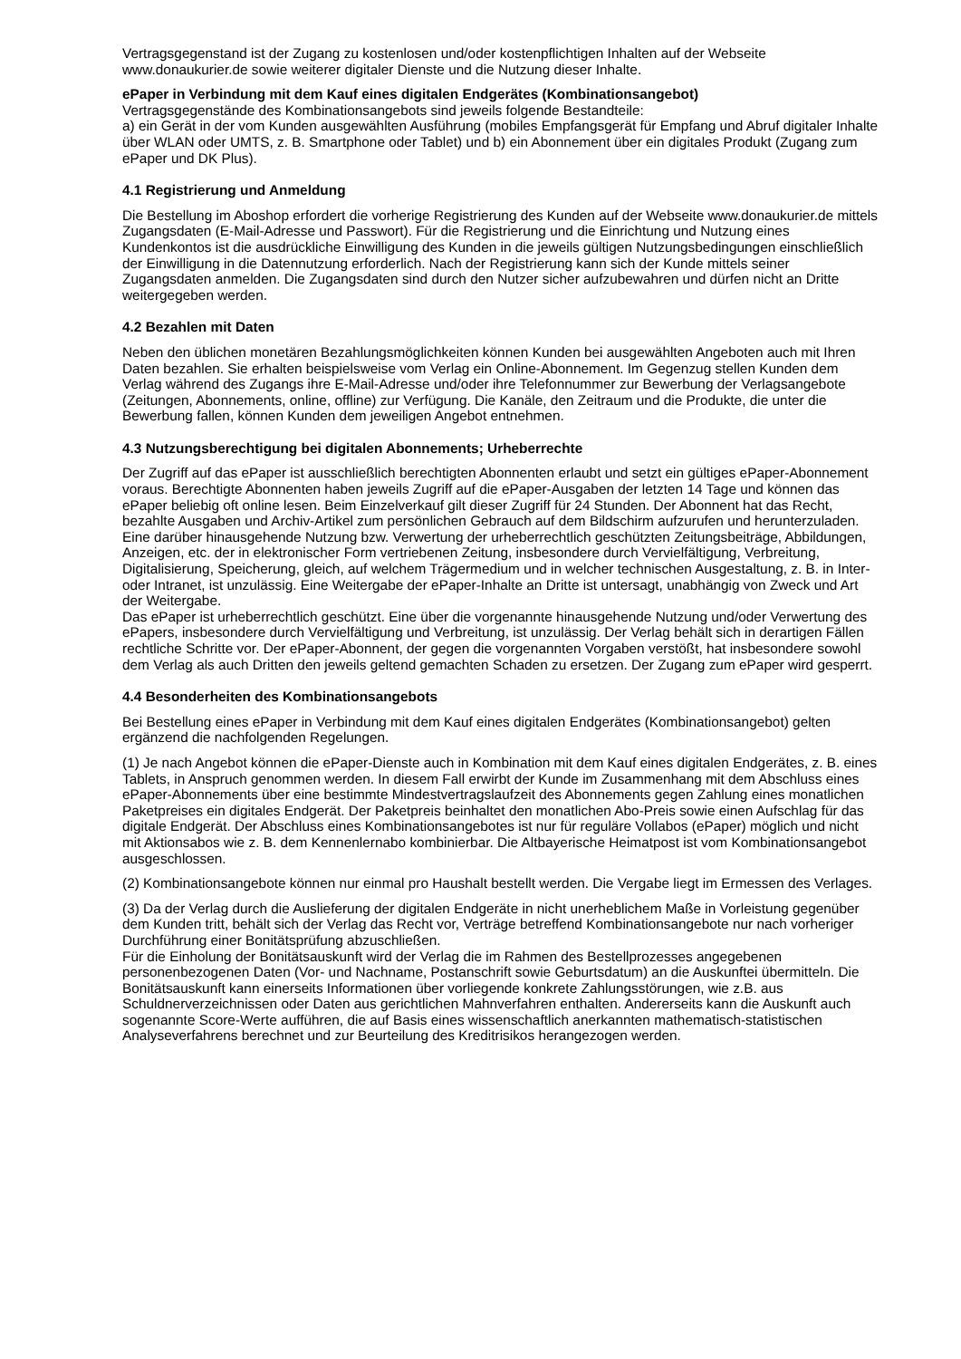Vertragsgegenstand ist der Zugang zu kostenlosen und/oder kostenpflichtigen Inhalten auf der Webseite www.donaukurier.de sowie weiterer digitaler Dienste und die Nutzung dieser Inhalte.
ePaper in Verbindung mit dem Kauf eines digitalen Endgerätes (Kombinationsangebot)
Vertragsgegenstände des Kombinationsangebots sind jeweils folgende Bestandteile:
a) ein Gerät in der vom Kunden ausgewählten Ausführung (mobiles Empfangsgerät für Empfang und Abruf digitaler Inhalte über WLAN oder UMTS, z. B. Smartphone oder Tablet) und b) ein Abonnement über ein digitales Produkt (Zugang zum ePaper und DK Plus).
4.1 Registrierung und Anmeldung
Die Bestellung im Aboshop erfordert die vorherige Registrierung des Kunden auf der Webseite www.donaukurier.de mittels Zugangsdaten (E-Mail-Adresse und Passwort). Für die Registrierung und die Einrichtung und Nutzung eines Kundenkontos ist die ausdrückliche Einwilligung des Kunden in die jeweils gültigen Nutzungsbedingungen einschließlich der Einwilligung in die Datennutzung erforderlich. Nach der Registrierung kann sich der Kunde mittels seiner Zugangsdaten anmelden. Die Zugangsdaten sind durch den Nutzer sicher aufzubewahren und dürfen nicht an Dritte weitergegeben werden.
4.2 Bezahlen mit Daten
Neben den üblichen monetären Bezahlungsmöglichkeiten können Kunden bei ausgewählten Angeboten auch mit Ihren Daten bezahlen. Sie erhalten beispielsweise vom Verlag ein Online-Abonnement. Im Gegenzug stellen Kunden dem Verlag während des Zugangs ihre E-Mail-Adresse und/oder ihre Telefonnummer zur Bewerbung der Verlagsangebote (Zeitungen, Abonnements, online, offline) zur Verfügung. Die Kanäle, den Zeitraum und die Produkte, die unter die Bewerbung fallen, können Kunden dem jeweiligen Angebot entnehmen.
4.3 Nutzungsberechtigung bei digitalen Abonnements; Urheberrechte
Der Zugriff auf das ePaper ist ausschließlich berechtigten Abonnenten erlaubt und setzt ein gültiges ePaper-Abonnement voraus. Berechtigte Abonnenten haben jeweils Zugriff auf die ePaper-Ausgaben der letzten 14 Tage und können das ePaper beliebig oft online lesen. Beim Einzelverkauf gilt dieser Zugriff für 24 Stunden. Der Abonnent hat das Recht, bezahlte Ausgaben und Archiv-Artikel zum persönlichen Gebrauch auf dem Bildschirm aufzurufen und herunterzuladen. Eine darüber hinausgehende Nutzung bzw. Verwertung der urheberrechtlich geschützten Zeitungsbeiträge, Abbildungen, Anzeigen, etc. der in elektronischer Form vertriebenen Zeitung, insbesondere durch Vervielfältigung, Verbreitung, Digitalisierung, Speicherung, gleich, auf welchem Trägermedium und in welcher technischen Ausgestaltung, z. B. in Inter- oder Intranet, ist unzulässig. Eine Weitergabe der ePaper-Inhalte an Dritte ist untersagt, unabhängig von Zweck und Art der Weitergabe.
Das ePaper ist urheberrechtlich geschützt. Eine über die vorgenannte hinausgehende Nutzung und/oder Verwertung des ePapers, insbesondere durch Vervielfältigung und Verbreitung, ist unzulässig. Der Verlag behält sich in derartigen Fällen rechtliche Schritte vor. Der ePaper-Abonnent, der gegen die vorgenannten Vorgaben verstößt, hat insbesondere sowohl dem Verlag als auch Dritten den jeweils geltend gemachten Schaden zu ersetzen. Der Zugang zum ePaper wird gesperrt.
4.4 Besonderheiten des Kombinationsangebots
Bei Bestellung eines ePaper in Verbindung mit dem Kauf eines digitalen Endgerätes (Kombinationsangebot) gelten ergänzend die nachfolgenden Regelungen.
(1) Je nach Angebot können die ePaper-Dienste auch in Kombination mit dem Kauf eines digitalen Endgerätes, z. B. eines Tablets, in Anspruch genommen werden. In diesem Fall erwirbt der Kunde im Zusammenhang mit dem Abschluss eines ePaper-Abonnements über eine bestimmte Mindestvertragslaufzeit des Abonnements gegen Zahlung eines monatlichen Paketpreises ein digitales Endgerät. Der Paketpreis beinhaltet den monatlichen Abo-Preis sowie einen Aufschlag für das digitale Endgerät. Der Abschluss eines Kombinationsangebotes ist nur für reguläre Vollabos (ePaper) möglich und nicht mit Aktionsabos wie z. B. dem Kennenlernabo kombinierbar. Die Altbayerische Heimatpost ist vom Kombinationsangebot ausgeschlossen.
(2) Kombinationsangebote können nur einmal pro Haushalt bestellt werden. Die Vergabe liegt im Ermessen des Verlages.
(3) Da der Verlag durch die Auslieferung der digitalen Endgeräte in nicht unerheblichem Maße in Vorleistung gegenüber dem Kunden tritt, behält sich der Verlag das Recht vor, Verträge betreffend Kombinationsangebote nur nach vorheriger Durchführung einer Bonitätsprüfung abzuschließen.
Für die Einholung der Bonitätsauskunft wird der Verlag die im Rahmen des Bestellprozesses angegebenen personenbezogenen Daten (Vor- und Nachname, Postanschrift sowie Geburtsdatum) an die Auskunftei übermitteln. Die Bonitätsauskunft kann einerseits Informationen über vorliegende konkrete Zahlungsstörungen, wie z.B. aus Schuldnerverzeichnissen oder Daten aus gerichtlichen Mahnverfahren enthalten. Andererseits kann die Auskunft auch sogenannte Score-Werte aufführen, die auf Basis eines wissenschaftlich anerkannten mathematisch-statistischen Analyseverfahrens berechnet und zur Beurteilung des Kreditrisikos herangezogen werden.